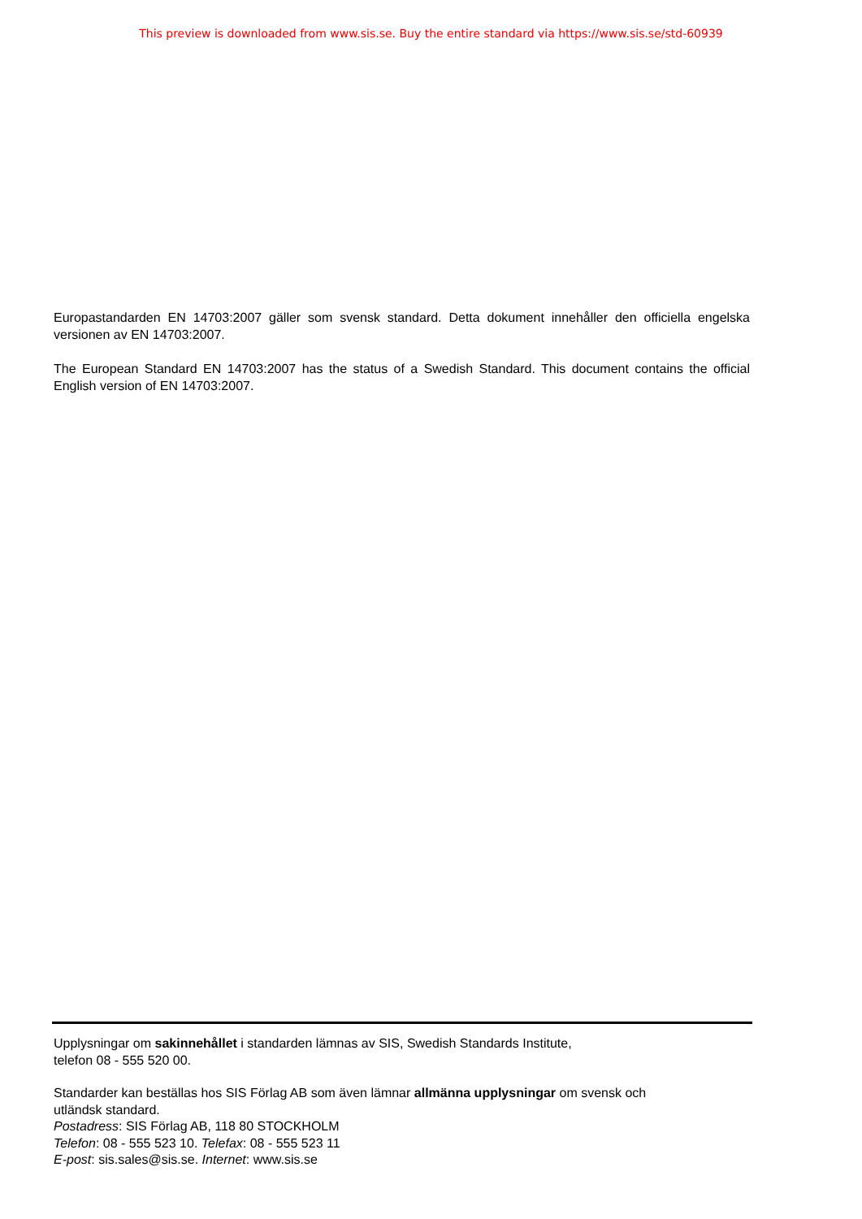This preview is downloaded from www.sis.se. Buy the entire standard via https://www.sis.se/std-60939
Europastandarden EN 14703:2007 gäller som svensk standard. Detta dokument innehåller den officiella engelska versionen av EN 14703:2007.
The European Standard EN 14703:2007 has the status of a Swedish Standard. This document contains the official English version of EN 14703:2007.
Upplysningar om sakinnehållet i standarden lämnas av SIS, Swedish Standards Institute,
telefon 08 - 555 520 00.
Standarder kan beställas hos SIS Förlag AB som även lämnar allmänna upplysningar om svensk och
utländsk standard.
Postadress: SIS Förlag AB, 118 80 STOCKHOLM
Telefon: 08 - 555 523 10. Telefax: 08 - 555 523 11
E-post: sis.sales@sis.se. Internet: www.sis.se